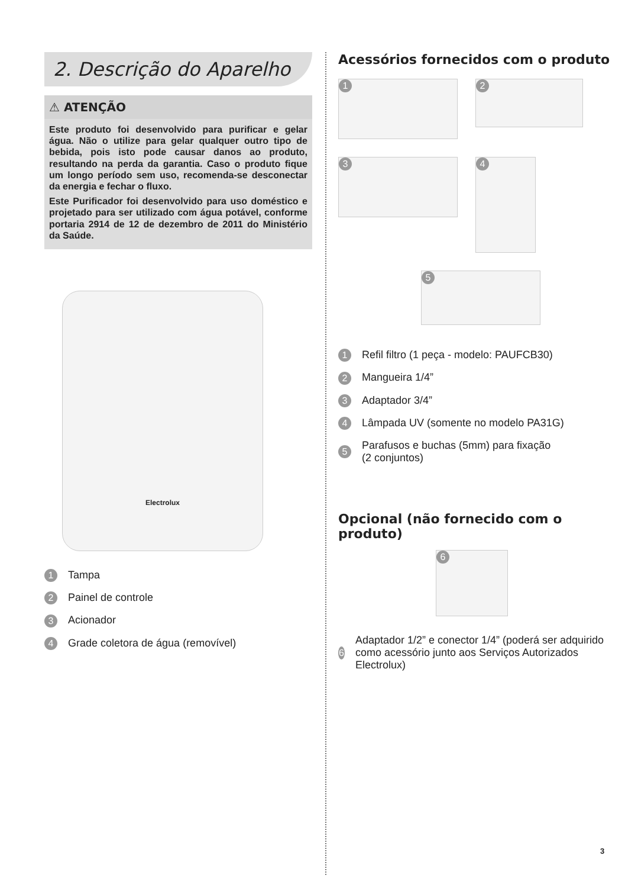2. Descrição do Aparelho
⚠ ATENÇÃO
Este produto foi desenvolvido para purificar e gelar água. Não o utilize para gelar qualquer outro tipo de bebida, pois isto pode causar danos ao produto, resultando na perda da garantia. Caso o produto fique um longo período sem uso, recomenda-se desconectar da energia e fechar o fluxo.
Este Purificador foi desenvolvido para uso doméstico e projetado para ser utilizado com água potável, conforme portaria 2914 de 12 de dezembro de 2011 do Ministério da Saúde.
Electrolux
1 Tampa
2 Painel de controle
3 Acionador
4 Grade coletora de água (removível)
Acessórios fornecidos com o produto
1
2
3
4
5
1 Refil filtro (1 peça - modelo: PAUFCB30)
2 Mangueira 1/4”
3 Adaptador 3/4”
4 Lâmpada UV (somente no modelo PA31G)
5 Parafusos e buchas (5mm) para fixação
(2 conjuntos)
Opcional (não fornecido com o produto)
6
6 Adaptador 1/2” e conector 1/4” (poderá ser adquirido como acessório junto aos Serviços Autorizados Electrolux)
3